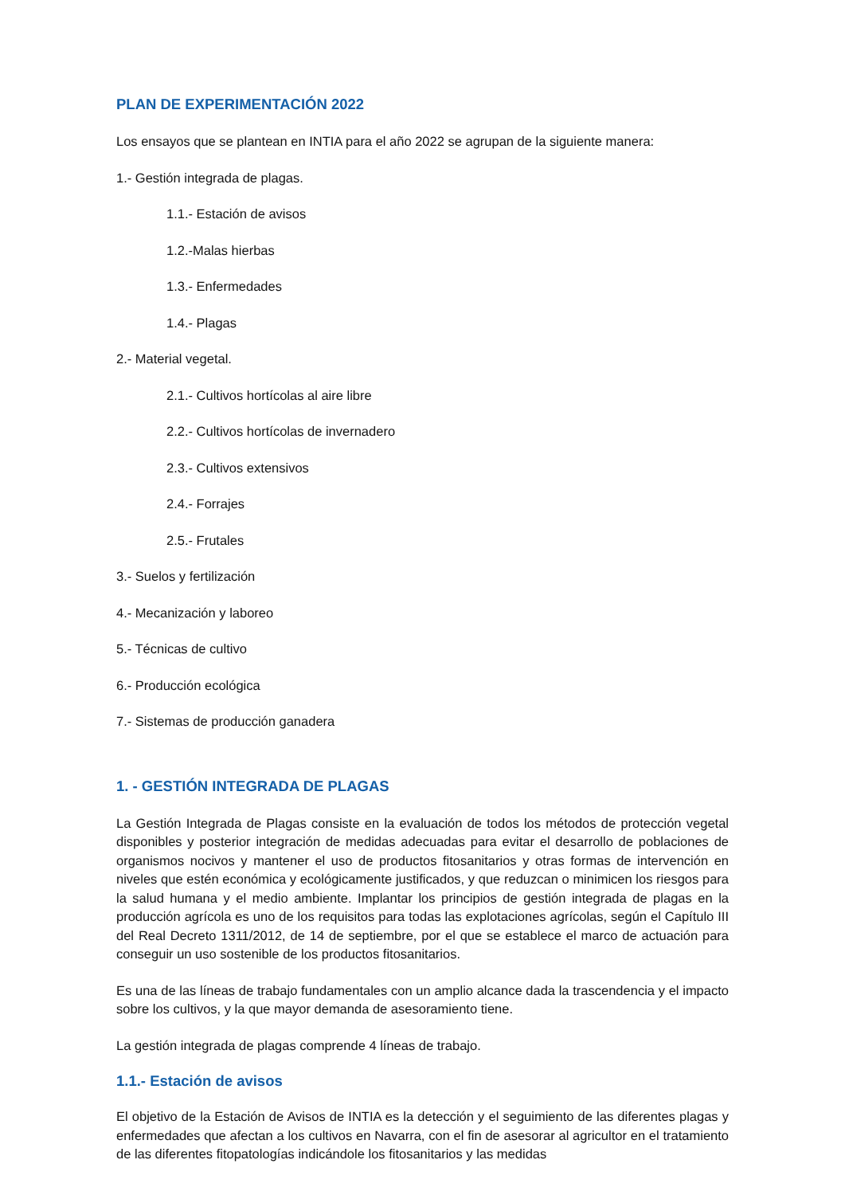PLAN DE EXPERIMENTACIÓN 2022
Los ensayos que se plantean en INTIA para el año 2022 se agrupan de la siguiente manera:
1.- Gestión integrada de plagas.
1.1.- Estación de avisos
1.2.-Malas hierbas
1.3.- Enfermedades
1.4.- Plagas
2.- Material vegetal.
2.1.- Cultivos hortícolas al aire libre
2.2.- Cultivos hortícolas de invernadero
2.3.- Cultivos extensivos
2.4.- Forrajes
2.5.- Frutales
3.- Suelos y fertilización
4.- Mecanización y laboreo
5.- Técnicas de cultivo
6.- Producción ecológica
7.- Sistemas de producción ganadera
1. - GESTIÓN INTEGRADA DE PLAGAS
La Gestión Integrada de Plagas consiste en la evaluación de todos los métodos de protección vegetal disponibles y posterior integración de medidas adecuadas para evitar el desarrollo de poblaciones de organismos nocivos y mantener el uso de productos fitosanitarios y otras formas de intervención en niveles que estén económica y ecológicamente justificados, y que reduzcan o minimicen los riesgos para la salud humana y el medio ambiente. Implantar los principios de gestión integrada de plagas en la producción agrícola es uno de los requisitos para todas las explotaciones agrícolas, según el Capítulo III del Real Decreto 1311/2012, de 14 de septiembre, por el que se establece el marco de actuación para conseguir un uso sostenible de los productos fitosanitarios.
Es una de las líneas de trabajo fundamentales con un amplio alcance dada la trascendencia y el impacto sobre los cultivos, y la que mayor demanda de asesoramiento tiene.
La gestión integrada de plagas comprende 4 líneas de trabajo.
1.1.- Estación de avisos
El objetivo de la Estación de Avisos de INTIA es la detección y el seguimiento de las diferentes plagas y enfermedades que afectan a los cultivos en Navarra, con el fin de asesorar al agricultor en el tratamiento de las diferentes fitopatologías indicándole los fitosanitarios y las medidas